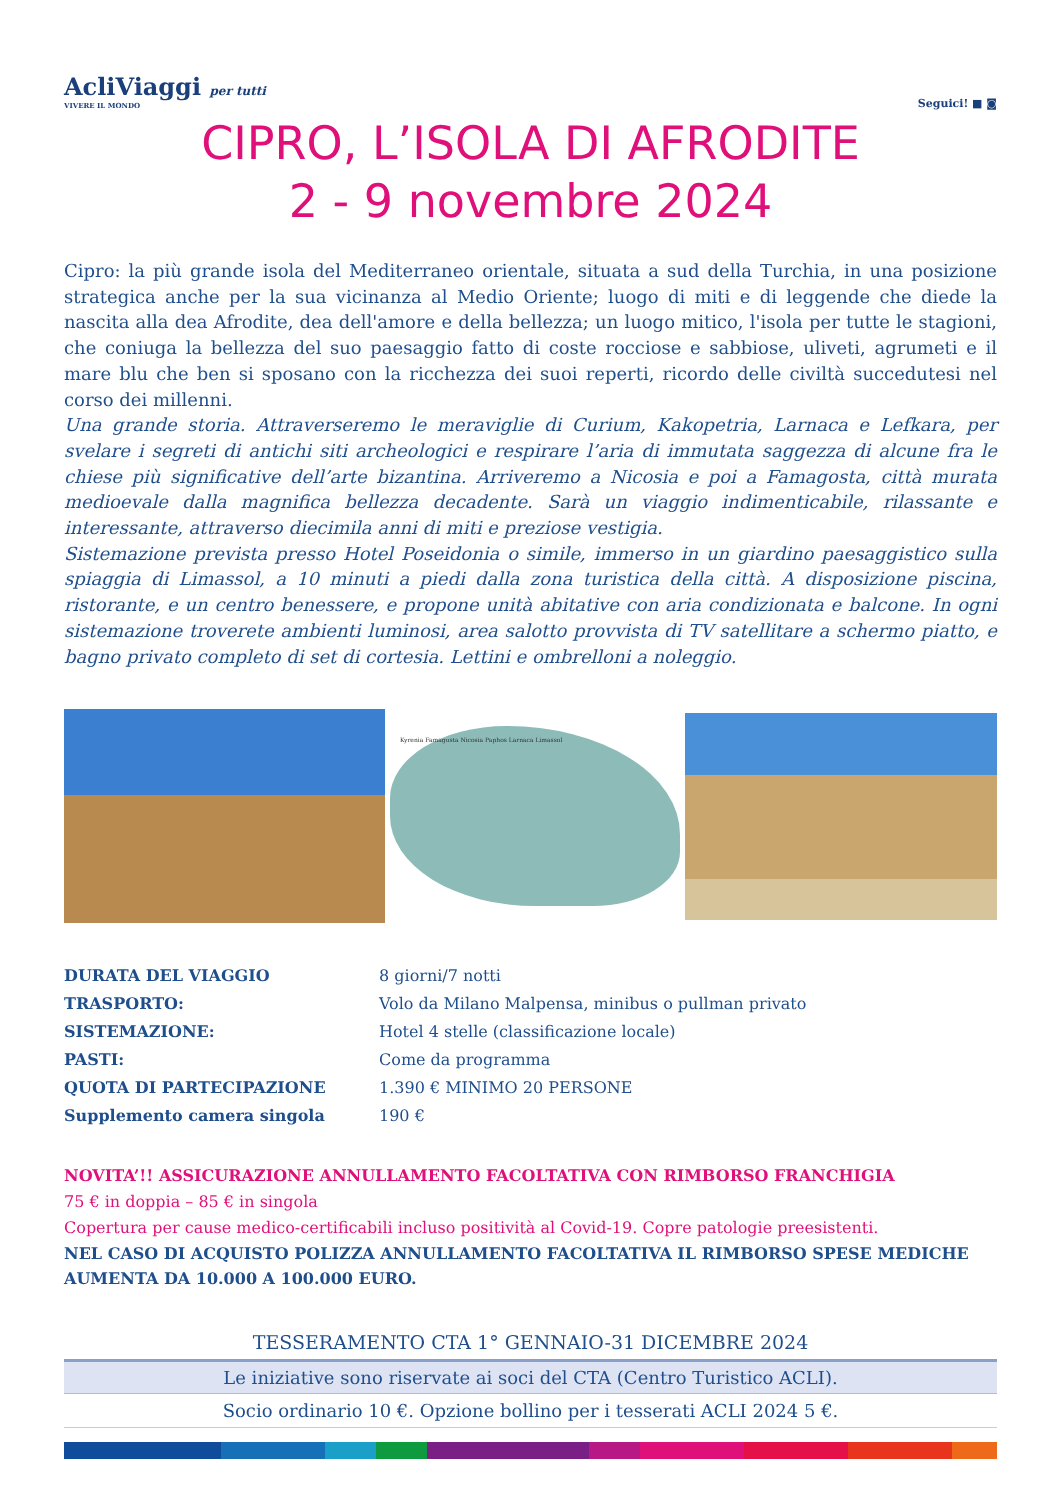AcliViaggi per tutti
VIVERE IL MONDO
Seguici! ■ ◙
CIPRO, L’ISOLA DI AFRODITE
2 - 9 novembre 2024
Cipro: la più grande isola del Mediterraneo orientale, situata a sud della Turchia, in una posizione strategica anche per la sua vicinanza al Medio Oriente; luogo di miti e di leggende che diede la nascita alla dea Afrodite, dea dell'amore e della bellezza; un luogo mitico, l'isola per tutte le stagioni, che coniuga la bellezza del suo paesaggio fatto di coste rocciose e sabbiose, uliveti, agrumeti e il mare blu che ben si sposano con la ricchezza dei suoi reperti, ricordo delle civiltà succedutesi nel corso dei millenni.
Una grande storia. Attraverseremo le meraviglie di Curium, Kakopetria, Larnaca e Lefkara, per svelare i segreti di antichi siti archeologici e respirare l’aria di immutata saggezza di alcune fra le chiese più significative dell’arte bizantina. Arriveremo a Nicosia e poi a Famagosta, città murata medioevale dalla magnifica bellezza decadente. Sarà un viaggio indimenticabile, rilassante e interessante, attraverso diecimila anni di miti e preziose vestigia.
Sistemazione prevista presso Hotel Poseidonia o simile, immerso in un giardino paesaggistico sulla spiaggia di Limassol, a 10 minuti a piedi dalla zona turistica della città. A disposizione piscina, ristorante, e un centro benessere, e propone unità abitative con aria condizionata e balcone. In ogni sistemazione troverete ambienti luminosi, area salotto provvista di TV satellitare a schermo piatto, e bagno privato completo di set di cortesia. Lettini e ombrelloni a noleggio.
Kyrenia Famagusta Nicosia Paphos Larnaca Limassol
| DURATA DEL VIAGGIO | 8 giorni/7 notti |
| TRASPORTO: | Volo da Milano Malpensa, minibus o pullman privato |
| SISTEMAZIONE: | Hotel 4 stelle (classificazione locale) |
| PASTI: | Come da programma |
| QUOTA DI PARTECIPAZIONE | 1.390 € MINIMO 20 PERSONE |
| Supplemento camera singola | 190 € |
NOVITA’!! ASSICURAZIONE ANNULLAMENTO FACOLTATIVA CON RIMBORSO FRANCHIGIA
75 € in doppia – 85 € in singola
Copertura per cause medico-certificabili incluso positività al Covid-19. Copre patologie preesistenti.
NEL CASO DI ACQUISTO POLIZZA ANNULLAMENTO FACOLTATIVA IL RIMBORSO SPESE MEDICHE AUMENTA DA 10.000 A 100.000 EURO.
TESSERAMENTO CTA 1° GENNAIO-31 DICEMBRE 2024
Le iniziative sono riservate ai soci del CTA (Centro Turistico ACLI).
Socio ordinario 10 €. Opzione bollino per i tesserati ACLI 2024 5 €.